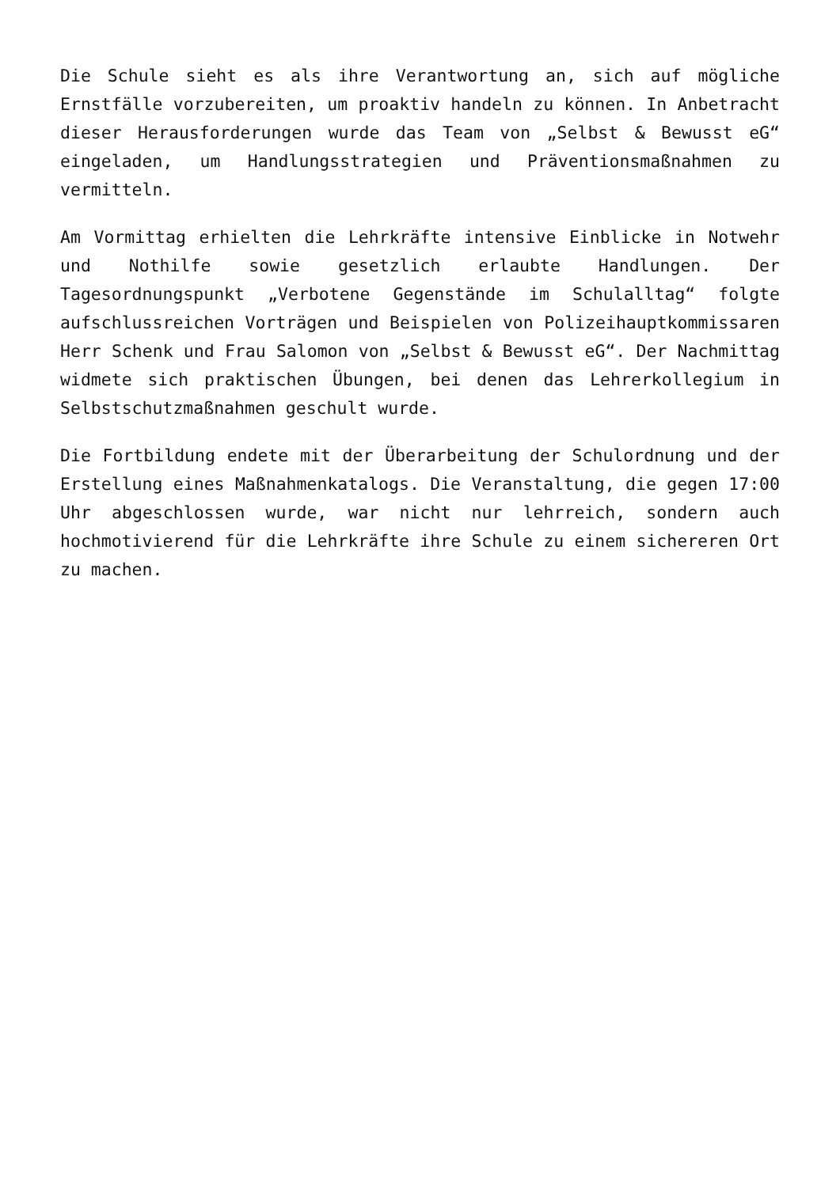Die Schule sieht es als ihre Verantwortung an, sich auf mögliche Ernstfälle vorzubereiten, um proaktiv handeln zu können. In Anbetracht dieser Herausforderungen wurde das Team von „Selbst & Bewusst eG“ eingeladen, um Handlungsstrategien und Präventionsmaßnahmen zu vermitteln.
Am Vormittag erhielten die Lehrkräfte intensive Einblicke in Notwehr und Nothilfe sowie gesetzlich erlaubte Handlungen. Der Tagesordnungspunkt „Verbotene Gegenstände im Schulalltag“ folgte aufschlussreichen Vorträgen und Beispielen von Polizeihauptkommissaren Herr Schenk und Frau Salomon von „Selbst & Bewusst eG“. Der Nachmittag widmete sich praktischen Übungen, bei denen das Lehrerkollegium in Selbstschutzmaßnahmen geschult wurde.
Die Fortbildung endete mit der Überarbeitung der Schulordnung und der Erstellung eines Maßnahmenkatalogs. Die Veranstaltung, die gegen 17:00 Uhr abgeschlossen wurde, war nicht nur lehrreich, sondern auch hochmotivierend für die Lehrkräfte ihre Schule zu einem sichereren Ort zu machen.